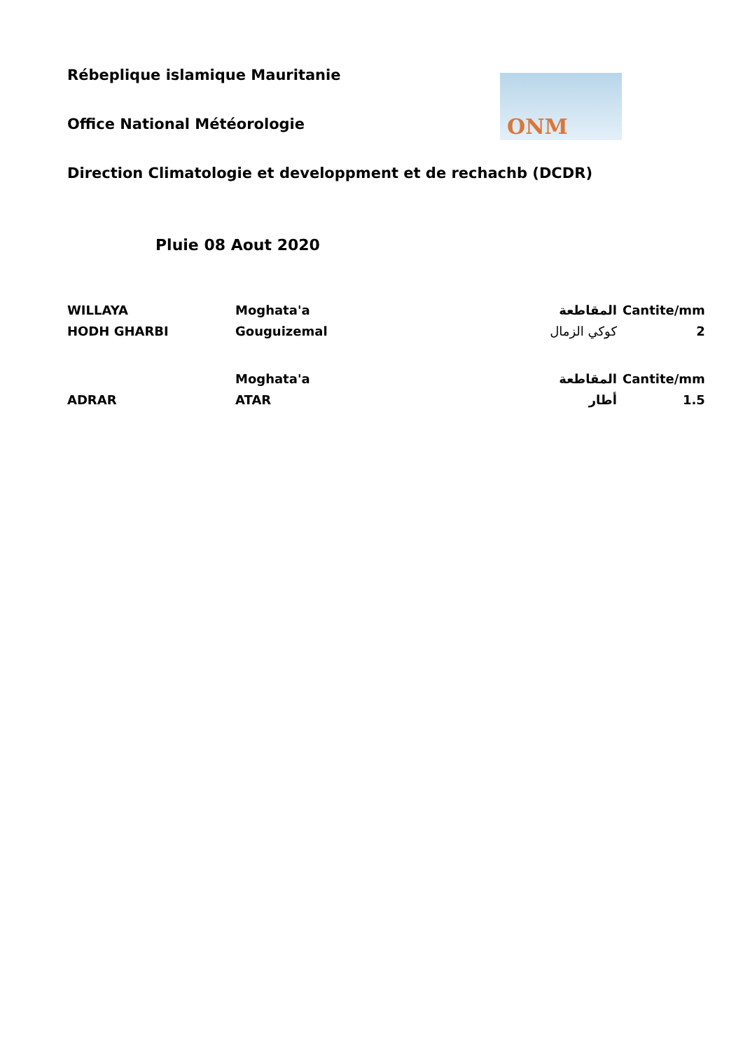ONM
Rébeplique islamique Mauritanie
Office National Météorologie
Direction Climatologie et developpment et de rechachb (DCDR)
Pluie 08 Aout 2020
| WILLAYA | Moghata'a | المقاطعة | Cantite/mm |
| HODH GHARBI | Gouguizemal | كوكي الزمال | 2 |
| | Moghata'a | المقاطعة | Cantite/mm |
| ADRAR | ATAR | أطار | 1.5 |